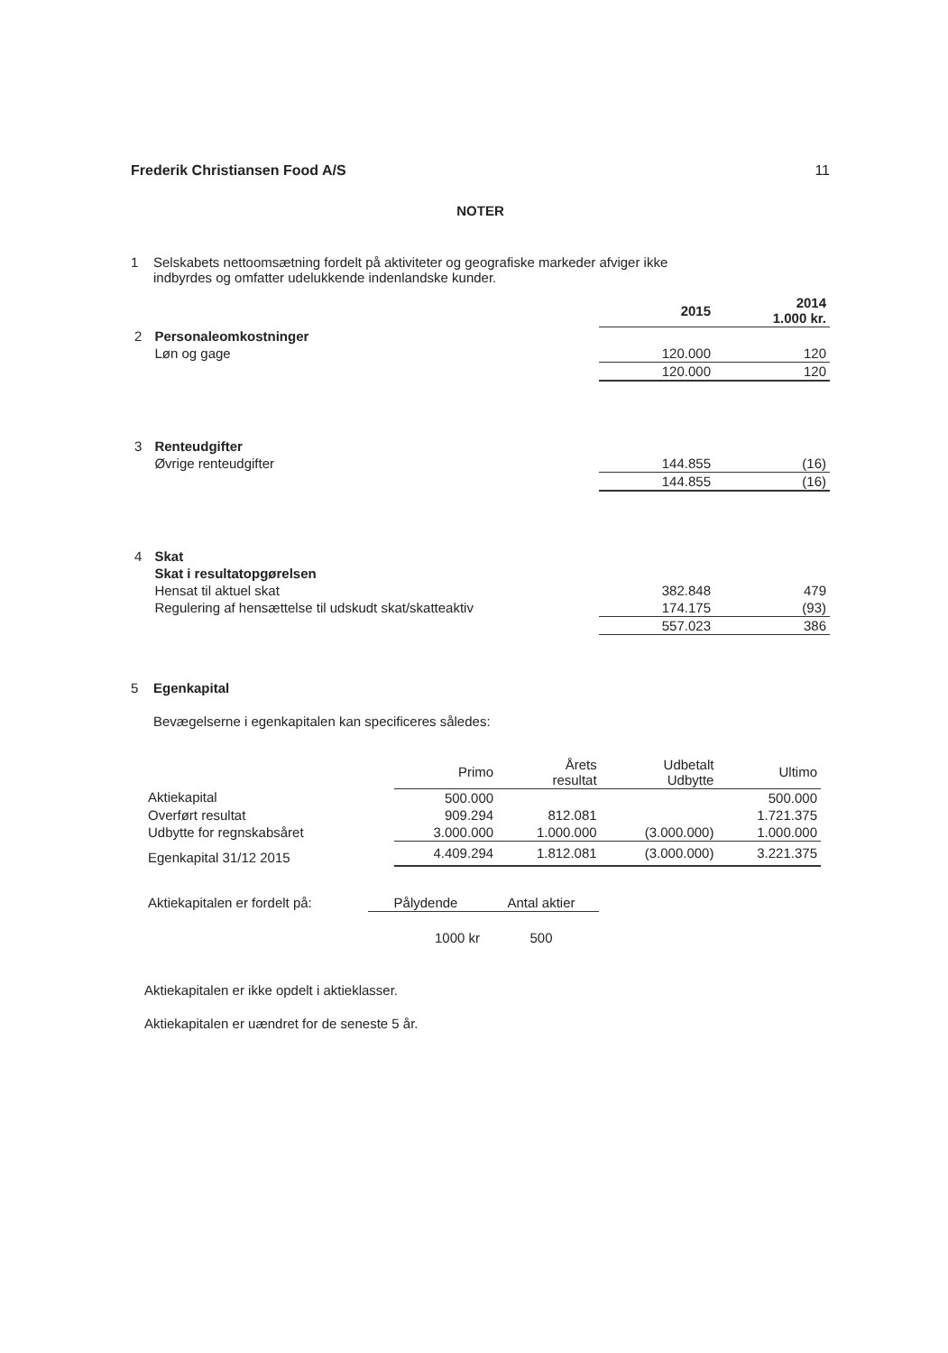Frederik Christiansen Food A/S 11
NOTER
1 Selskabets nettoomsætning fordelt på aktiviteter og geografiske markeder afviger ikke
indbyrdes og omfatter udelukkende indenlandske kunder.
| | | 2015 | 2014 1.000 kr. |
| --- | --- | --- | --- |
| 2 | Personaleomkostninger | | |
| | Løn og gage | 120.000 | 120 |
| | | 120.000 | 120 |
| 3 | Renteudgifter | | |
| | Øvrige renteudgifter | 144.855 | (16) |
| | | 144.855 | (16) |
| 4 | Skat | | |
| | Skat i resultatopgørelsen | | |
| | Hensat til aktuel skat | 382.848 | 479 |
| | Regulering af hensættelse til udskudt skat/skatteaktiv | 174.175 | (93) |
| | | 557.023 | 386 |
5 Egenkapital
Bevægelserne i egenkapitalen kan specificeres således:
| | Primo | Årets resultat | Udbetalt Udbytte | Ultimo |
| --- | --- | --- | --- | --- |
| Aktiekapital | 500.000 | | | 500.000 |
| Overført resultat | 909.294 | 812.081 | | 1.721.375 |
| Udbytte for regnskabsåret | 3.000.000 | 1.000.000 | (3.000.000) | 1.000.000 |
| Egenkapital 31/12 2015 | 4.409.294 | 1.812.081 | (3.000.000) | 3.221.375 |
| Aktiekapitalen er fordelt på: | Pålydende | Antal aktier |
| | 1000 kr | 500 |
Aktiekapitalen er ikke opdelt i aktieklasser.
Aktiekapitalen er uændret for de seneste 5 år.